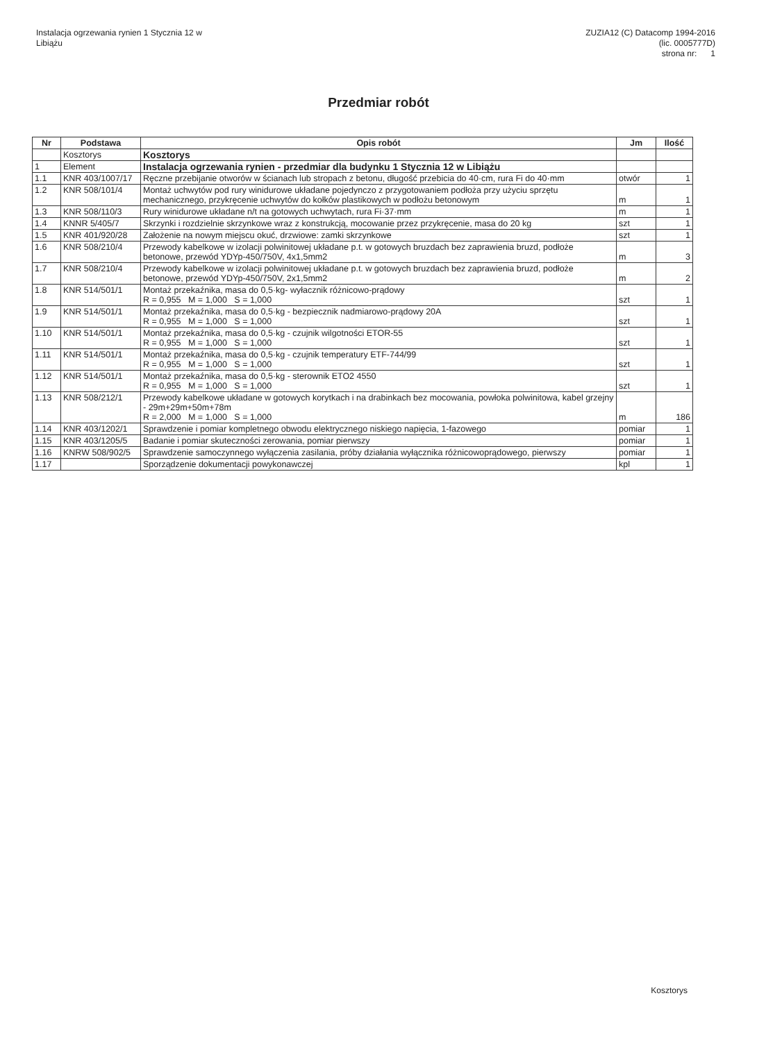Instalacja ogrzewania rynien 1 Stycznia 12 w
Libiążu
ZUZIA12 (C) Datacomp 1994-2016
(lic. 0005777D)
strona nr: 1
Przedmiar robót
| Nr | Podstawa | Opis robót | Jm | Ilość |
| --- | --- | --- | --- | --- |
| | Kosztorys | Kosztorys | | |
| 1 | Element | Instalacja ogrzewania rynien - przedmiar dla budynku 1 Stycznia 12 w Libiążu | | |
| 1.1 | KNR 403/1007/17 | Ręczne przebijanie otworów w ścianach lub stropach z betonu, długość przebicia do 40·cm, rura Fi do 40·mm | otwór | 1 |
| 1.2 | KNR 508/101/4 | Montaż uchwytów pod rury winidurowe układane pojedynczo z przygotowaniem podłoża przy użyciu sprzętu mechanicznego, przykręcenie uchwytów do kołków plastikowych w podłożu betonowym | m | 1 |
| 1.3 | KNR 508/110/3 | Rury winidurowe układane n/t na gotowych uchwytach, rura Fi·37·mm | m | 1 |
| 1.4 | KNNR 5/405/7 | Skrzynki i rozdzielnie skrzynkowe wraz z konstrukcją, mocowanie przez przykręcenie, masa do 20 kg | szt | 1 |
| 1.5 | KNR 401/920/28 | Założenie na nowym miejscu okuć, drzwiowe: zamki skrzynkowe | szt | 1 |
| 1.6 | KNR 508/210/4 | Przewody kabelkowe w izolacji polwinitowej układane p.t. w gotowych bruzdach bez zaprawienia bruzd, podłoże betonowe, przewód YDYp-450/750V, 4x1,5mm2 | m | 3 |
| 1.7 | KNR 508/210/4 | Przewody kabelkowe w izolacji polwinitowej układane p.t. w gotowych bruzdach bez zaprawienia bruzd, podłoże betonowe, przewód YDYp-450/750V, 2x1,5mm2 | m | 2 |
| 1.8 | KNR 514/501/1 | Montaż przekaźnika, masa do 0,5·kg- wyłacznik różnicowo-prądowy R = 0,955 M = 1,000 S = 1,000 | szt | 1 |
| 1.9 | KNR 514/501/1 | Montaż przekaźnika, masa do 0,5·kg - bezpiecznik nadmiarowo-prądowy 20A R = 0,955 M = 1,000 S = 1,000 | szt | 1 |
| 1.10 | KNR 514/501/1 | Montaż przekaźnika, masa do 0,5·kg - czujnik wilgotności ETOR-55 R = 0,955 M = 1,000 S = 1,000 | szt | 1 |
| 1.11 | KNR 514/501/1 | Montaż przekaźnika, masa do 0,5·kg - czujnik temperatury ETF-744/99 R = 0,955 M = 1,000 S = 1,000 | szt | 1 |
| 1.12 | KNR 514/501/1 | Montaż przekaźnika, masa do 0,5·kg - sterownik ETO2 4550 R = 0,955 M = 1,000 S = 1,000 | szt | 1 |
| 1.13 | KNR 508/212/1 | Przewody kabelkowe układane w gotowych korytkach i na drabinkach bez mocowania, powłoka polwinitowa, kabel grzejny - 29m+29m+50m+78m R = 2,000 M = 1,000 S = 1,000 | m | 186 |
| 1.14 | KNR 403/1202/1 | Sprawdzenie i pomiar kompletnego obwodu elektrycznego niskiego napięcia, 1-fazowego | pomiar | 1 |
| 1.15 | KNR 403/1205/5 | Badanie i pomiar skuteczności zerowania, pomiar pierwszy | pomiar | 1 |
| 1.16 | KNRW 508/902/5 | Sprawdzenie samoczynnego wyłączenia zasilania, próby działania wyłącznika różnicowoprądowego, pierwszy | pomiar | 1 |
| 1.17 | | Sporządzenie dokumentacji powykonawczej | kpl | 1 |
Kosztorys